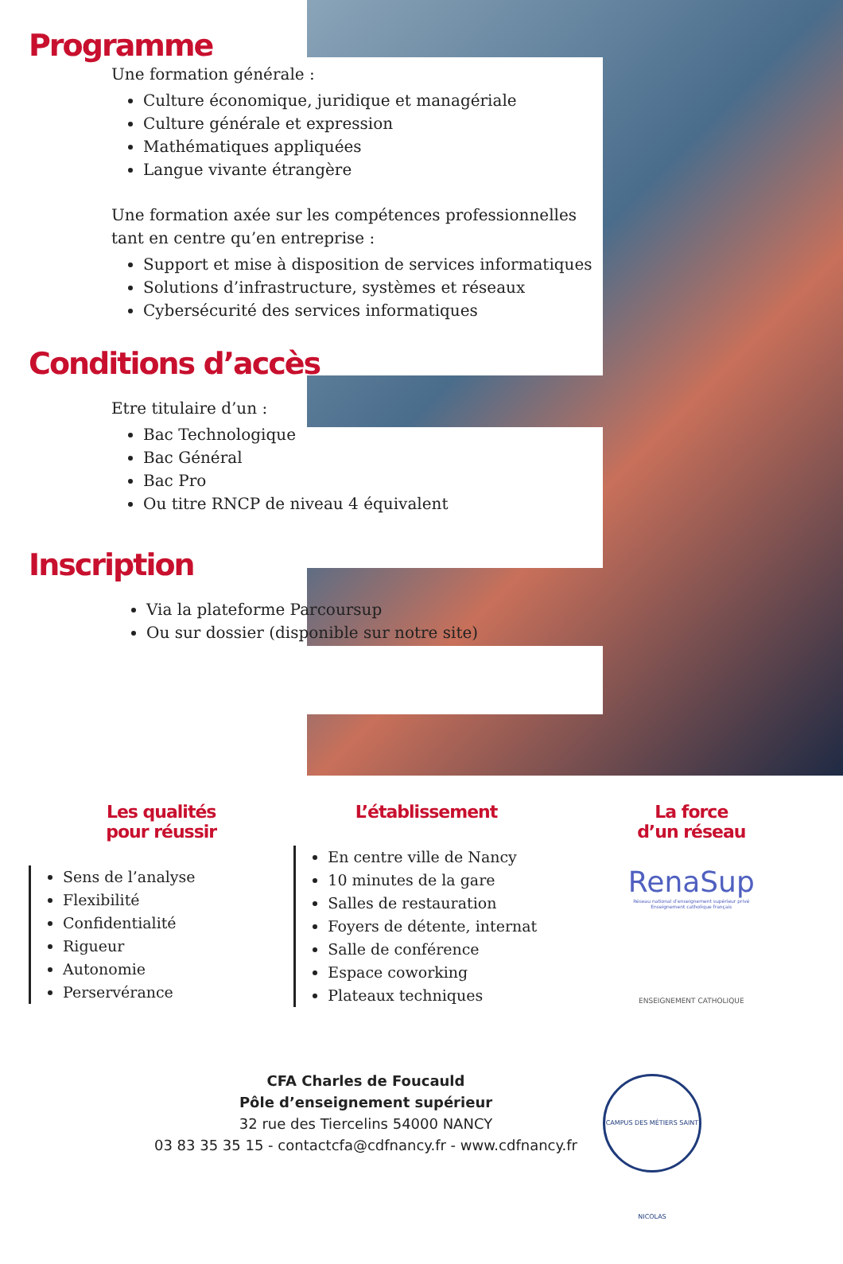Programme
Une formation générale :
Culture économique, juridique et managériale
Culture générale et expression
Mathématiques appliquées
Langue vivante étrangère
Une formation axée sur les compétences professionnelles
tant en centre qu’en entreprise :
Support et mise à disposition de services informatiques
Solutions d’infrastructure, systèmes et réseaux
Cybersécurité des services informatiques
Conditions d’accès
Etre titulaire d’un :
Bac Technologique
Bac Général
Bac Pro
Ou titre RNCP de niveau 4 équivalent
Inscription
Via la plateforme Parcoursup
Ou sur dossier (disponible sur notre site)
Les qualités
pour réussir
Sens de l’analyse
Flexibilité
Confidentialité
Rigueur
Autonomie
Perservérance
L’établissement
En centre ville de Nancy
10 minutes de la gare
Salles de restauration
Foyers de détente, internat
Salle de conférence
Espace coworking
Plateaux techniques
La force
d’un réseau
RenaSup
Réseau national d’enseignement supérieur privé
Enseignement catholique français
ENSEIGNEMENT CATHOLIQUE
CFA Charles de Foucauld
Pôle d’enseignement supérieur
32 rue des Tiercelins 54000 NANCY
03 83 35 35 15 - contactcfa@cdfnancy.fr - www.cdfnancy.fr
CAMPUS DES MÉTIERS SAINT NICOLAS